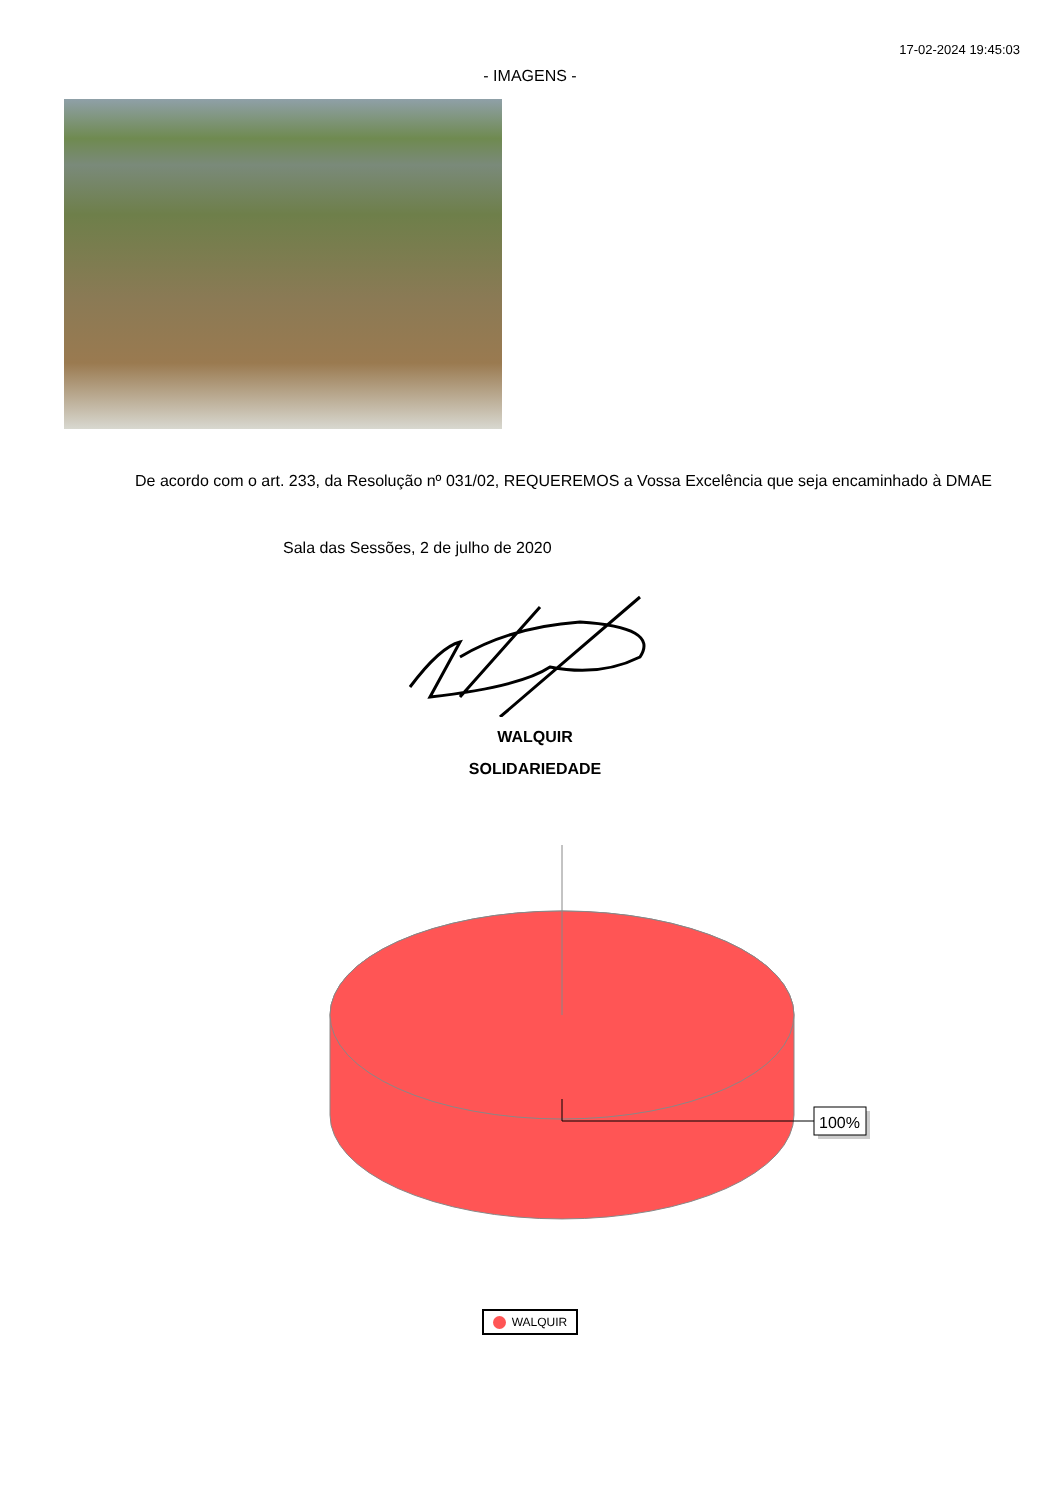17-02-2024 19:45:03
- IMAGENS -
De acordo com o art. 233, da Resolução nº 031/02, REQUEREMOS a Vossa Excelência que seja encaminhado à DMAE
Sala das Sessões, 2 de julho de 2020
WALQUIR
SOLIDARIEDADE
100%
WALQUIR